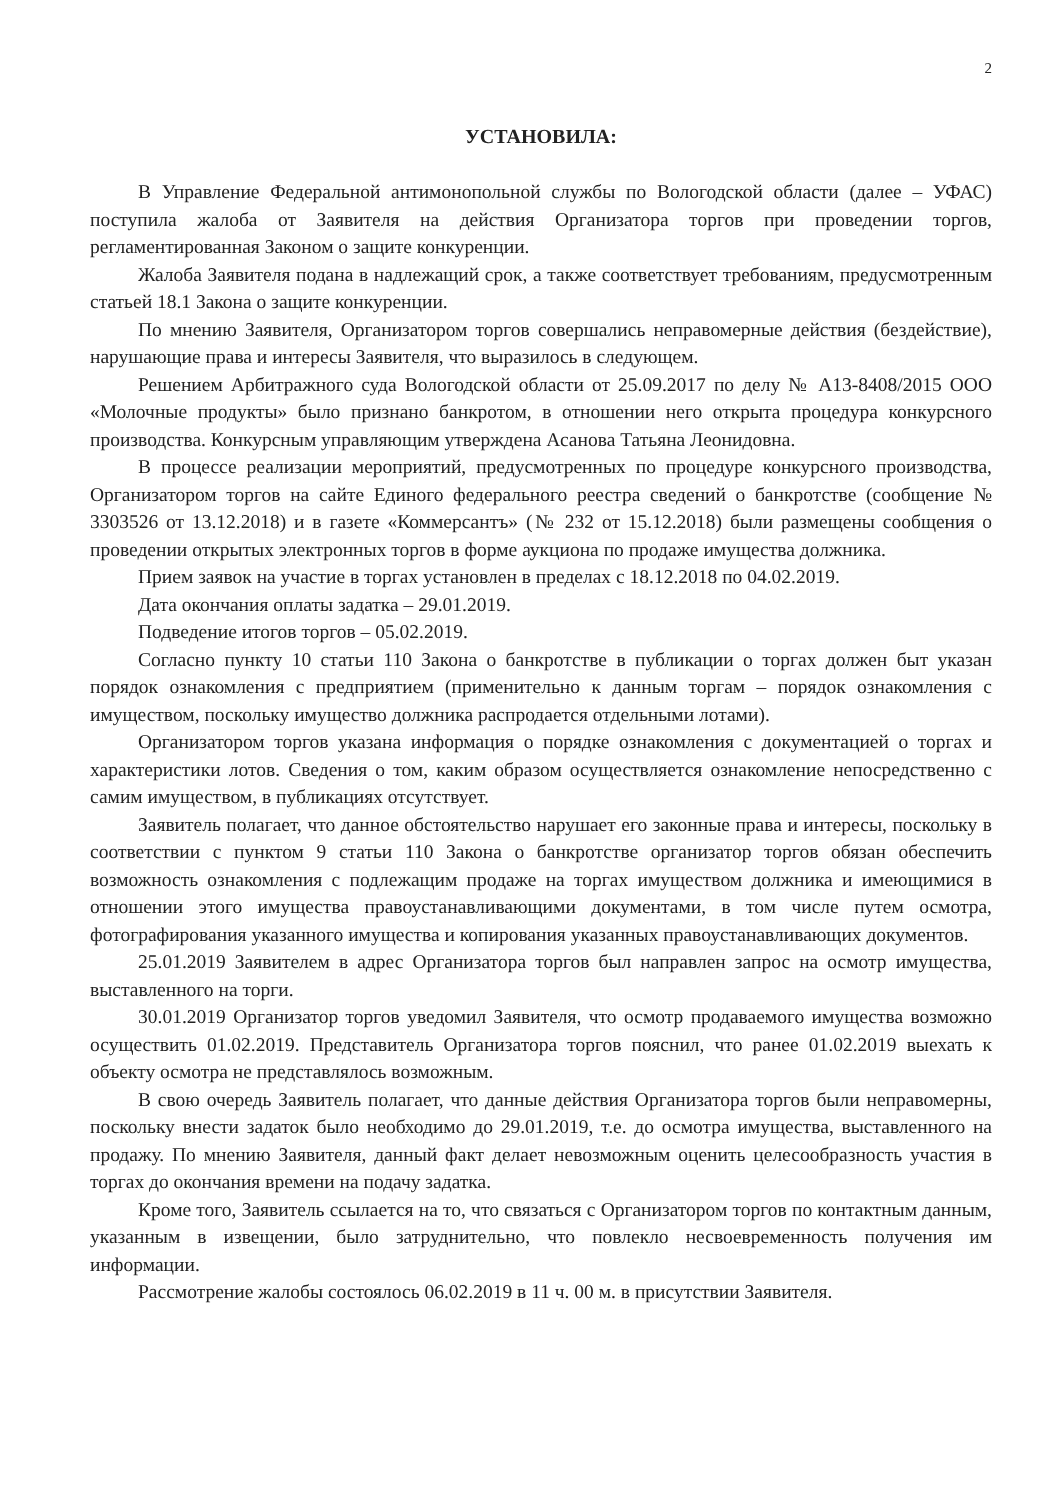2
УСТАНОВИЛА:
В Управление Федеральной антимонопольной службы по Вологодской области (далее – УФАС) поступила жалоба от Заявителя на действия Организатора торгов при проведении торгов, регламентированная Законом о защите конкуренции.
Жалоба Заявителя подана в надлежащий срок, а также соответствует требованиям, предусмотренным статьей 18.1 Закона о защите конкуренции.
По мнению Заявителя, Организатором торгов совершались неправомерные действия (бездействие), нарушающие права и интересы Заявителя, что выразилось в следующем.
Решением Арбитражного суда Вологодской области от 25.09.2017 по делу № А13-8408/2015 ООО «Молочные продукты» было признано банкротом, в отношении него открыта процедура конкурсного производства. Конкурсным управляющим утверждена Асанова Татьяна Леонидовна.
В процессе реализации мероприятий, предусмотренных по процедуре конкурсного производства, Организатором торгов на сайте Единого федерального реестра сведений о банкротстве (сообщение № 3303526 от 13.12.2018) и в газете «Коммерсантъ» (№ 232 от 15.12.2018) были размещены сообщения о проведении открытых электронных торгов в форме аукциона по продаже имущества должника.
Прием заявок на участие в торгах установлен в пределах с 18.12.2018 по 04.02.2019.
Дата окончания оплаты задатка – 29.01.2019.
Подведение итогов торгов – 05.02.2019.
Согласно пункту 10 статьи 110 Закона о банкротстве в публикации о торгах должен быт указан порядок ознакомления с предприятием (применительно к данным торгам – порядок ознакомления с имуществом, поскольку имущество должника распродается отдельными лотами).
Организатором торгов указана информация о порядке ознакомления с документацией о торгах и характеристики лотов. Сведения о том, каким образом осуществляется ознакомление непосредственно с самим имуществом, в публикациях отсутствует.
Заявитель полагает, что данное обстоятельство нарушает его законные права и интересы, поскольку в соответствии с пунктом 9 статьи 110 Закона о банкротстве организатор торгов обязан обеспечить возможность ознакомления с подлежащим продаже на торгах имуществом должника и имеющимися в отношении этого имущества правоустанавливающими документами, в том числе путем осмотра, фотографирования указанного имущества и копирования указанных правоустанавливающих документов.
25.01.2019 Заявителем в адрес Организатора торгов был направлен запрос на осмотр имущества, выставленного на торги.
30.01.2019 Организатор торгов уведомил Заявителя, что осмотр продаваемого имущества возможно осуществить 01.02.2019. Представитель Организатора торгов пояснил, что ранее 01.02.2019 выехать к объекту осмотра не представлялось возможным.
В свою очередь Заявитель полагает, что данные действия Организатора торгов были неправомерны, поскольку внести задаток было необходимо до 29.01.2019, т.е. до осмотра имущества, выставленного на продажу. По мнению Заявителя, данный факт делает невозможным оценить целесообразность участия в торгах до окончания времени на подачу задатка.
Кроме того, Заявитель ссылается на то, что связаться с Организатором торгов по контактным данным, указанным в извещении, было затруднительно, что повлекло несвоевременность получения им информации.
Рассмотрение жалобы состоялось 06.02.2019 в 11 ч. 00 м. в присутствии Заявителя.